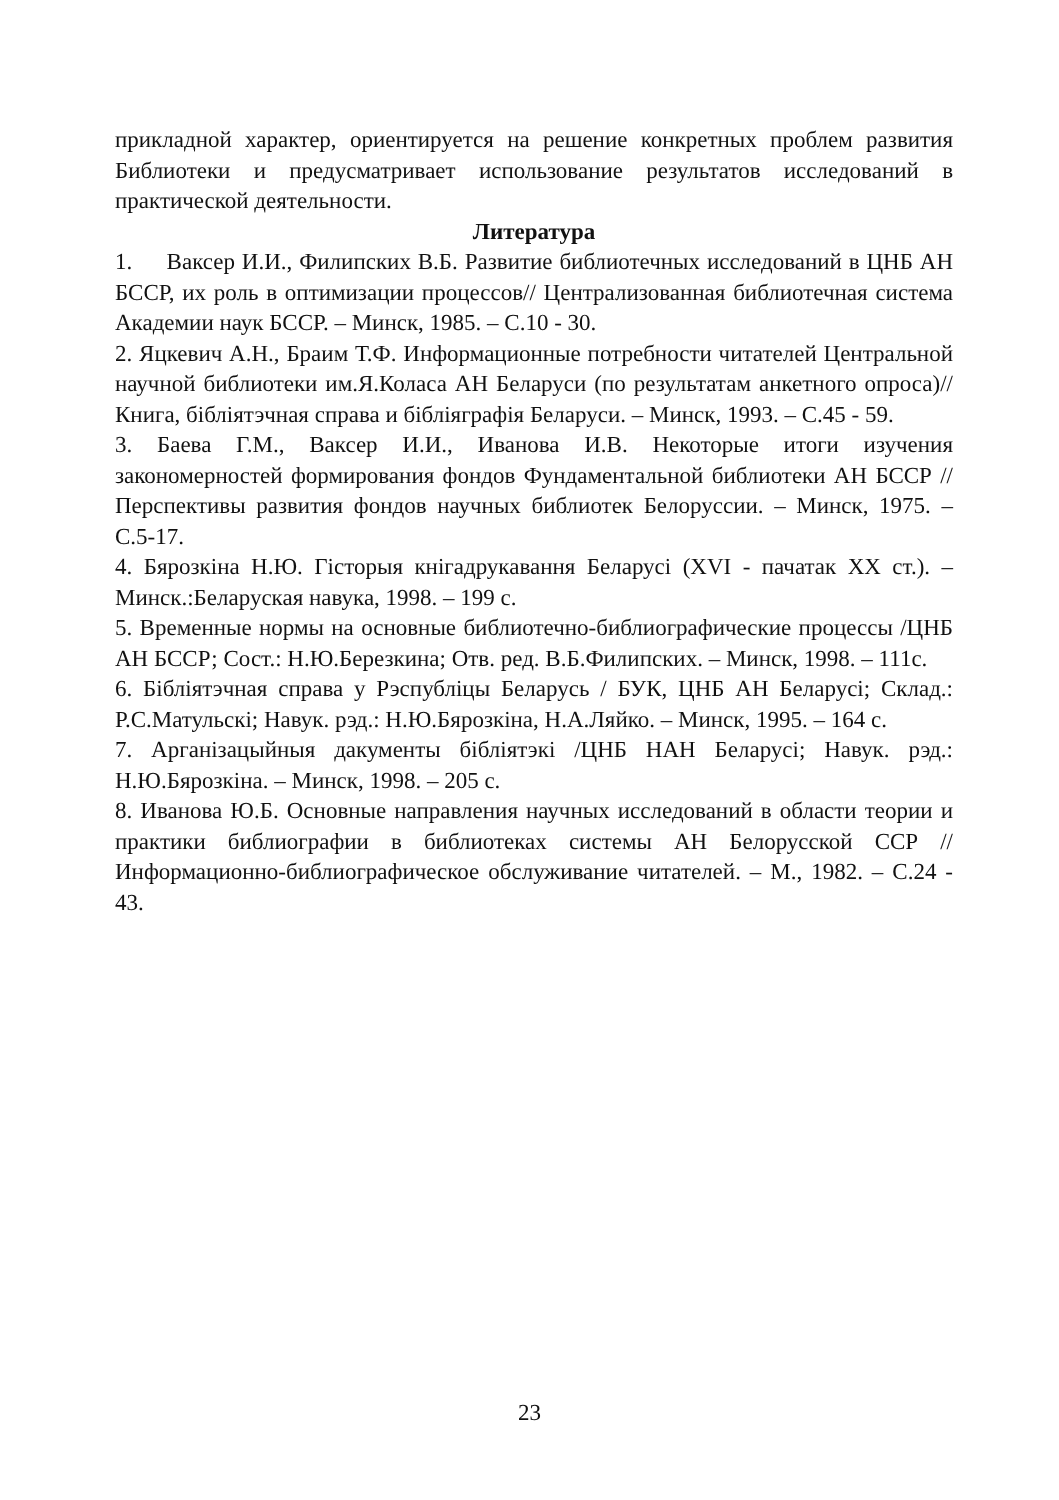прикладной характер, ориентируется на решение конкретных проблем развития Библиотеки и предусматривает использование результатов исследований в практической деятельности.
Литература
1. Ваксер И.И., Филипских В.Б. Развитие библиотечных исследований в ЦНБ АН БССР, их роль в оптимизации процессов// Централизованная библиотечная система Академии наук БССР. – Минск, 1985. – С.10 - 30.
2. Яцкевич А.Н., Браим Т.Ф. Информационные потребности читателей Центральной научной библиотеки им.Я.Коласа АН Беларуси (по результатам анкетного опроса)// Книга, бібліятэчная справа и бібліяграфія Беларуси. – Минск, 1993. – С.45 - 59.
3. Баева Г.М., Ваксер И.И., Иванова И.В. Некоторые итоги изучения закономерностей формирования фондов Фундаментальной библиотеки АН БССР //Перспективы развития фондов научных библиотек Белоруссии. – Минск, 1975. – С.5-17.
4. Бярозкіна Н.Ю. Гісторыя кнігадрукавання Беларусі (XVI - пачатак XX ст.). – Минск.:Беларуская навука, 1998. – 199 с.
5. Временные нормы на основные библиотечно-библиографические процессы /ЦНБ АН БССР; Сост.: Н.Ю.Березкина; Отв. ред. В.Б.Филипских. – Минск, 1998. – 111с.
6. Бібліятэчная справа у Рэспубліцы Беларусь / БУК, ЦНБ АН Беларусі; Склад.: Р.С.Матульскі; Навук. рэд.: Н.Ю.Бярозкіна, Н.А.Ляйко. – Минск, 1995. – 164 с.
7. Арганізацыйныя дакументы бібліятэкі /ЦНБ НАН Беларусі; Навук. рэд.: Н.Ю.Бярозкіна. – Минск, 1998. – 205 с.
8. Иванова Ю.Б. Основные направления научных исследований в области теории и практики библиографии в библиотеках системы АН Белорусской ССР // Информационно-библиографическое обслуживание читателей. – М., 1982. – С.24 - 43.
23